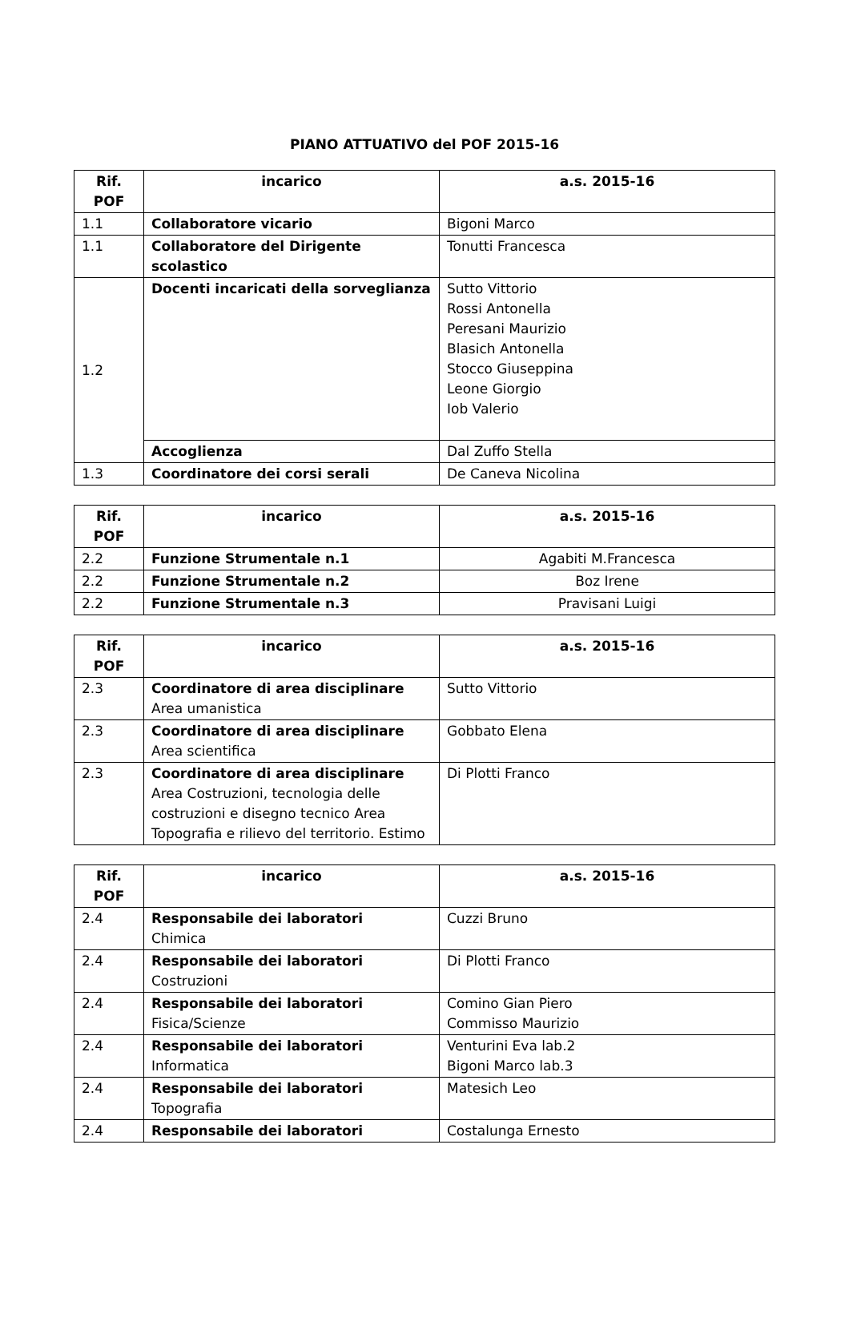PIANO ATTUATIVO del POF 2015-16
| Rif. POF | incarico | a.s. 2015-16 |
| --- | --- | --- |
| 1.1 | Collaboratore vicario | Bigoni Marco |
| 1.1 | Collaboratore del Dirigente scolastico | Tonutti Francesca |
| 1.2 | Docenti incaricati della sorveglianza | Sutto Vittorio Rossi Antonella Peresani Maurizio Blasich Antonella Stocco Giuseppina Leone Giorgio Iob Valerio |
| | Accoglienza | Dal Zuffo Stella |
| 1.3 | Coordinatore dei corsi serali | De Caneva Nicolina |
| Rif. POF | incarico | a.s. 2015-16 |
| --- | --- | --- |
| 2.2 | Funzione Strumentale n.1 | Agabiti M.Francesca |
| 2.2 | Funzione Strumentale n.2 | Boz Irene |
| 2.2 | Funzione Strumentale n.3 | Pravisani Luigi |
| Rif. POF | incarico | a.s. 2015-16 |
| --- | --- | --- |
| 2.3 | Coordinatore di area disciplinare Area umanistica | Sutto Vittorio |
| 2.3 | Coordinatore di area disciplinare Area scientifica | Gobbato Elena |
| 2.3 | Coordinatore di area disciplinare Area Costruzioni, tecnologia delle costruzioni e disegno tecnico Area Topografia e rilievo del territorio. Estimo | Di Plotti Franco |
| Rif. POF | incarico | a.s. 2015-16 |
| --- | --- | --- |
| 2.4 | Responsabile dei laboratori Chimica | Cuzzi Bruno |
| 2.4 | Responsabile dei laboratori Costruzioni | Di Plotti Franco |
| 2.4 | Responsabile dei laboratori Fisica/Scienze | Comino Gian Piero Commisso Maurizio |
| 2.4 | Responsabile dei laboratori Informatica | Venturini Eva lab.2 Bigoni Marco lab.3 |
| 2.4 | Responsabile dei laboratori Topografia | Matesich Leo |
| 2.4 | Responsabile dei laboratori | Costalunga Ernesto |